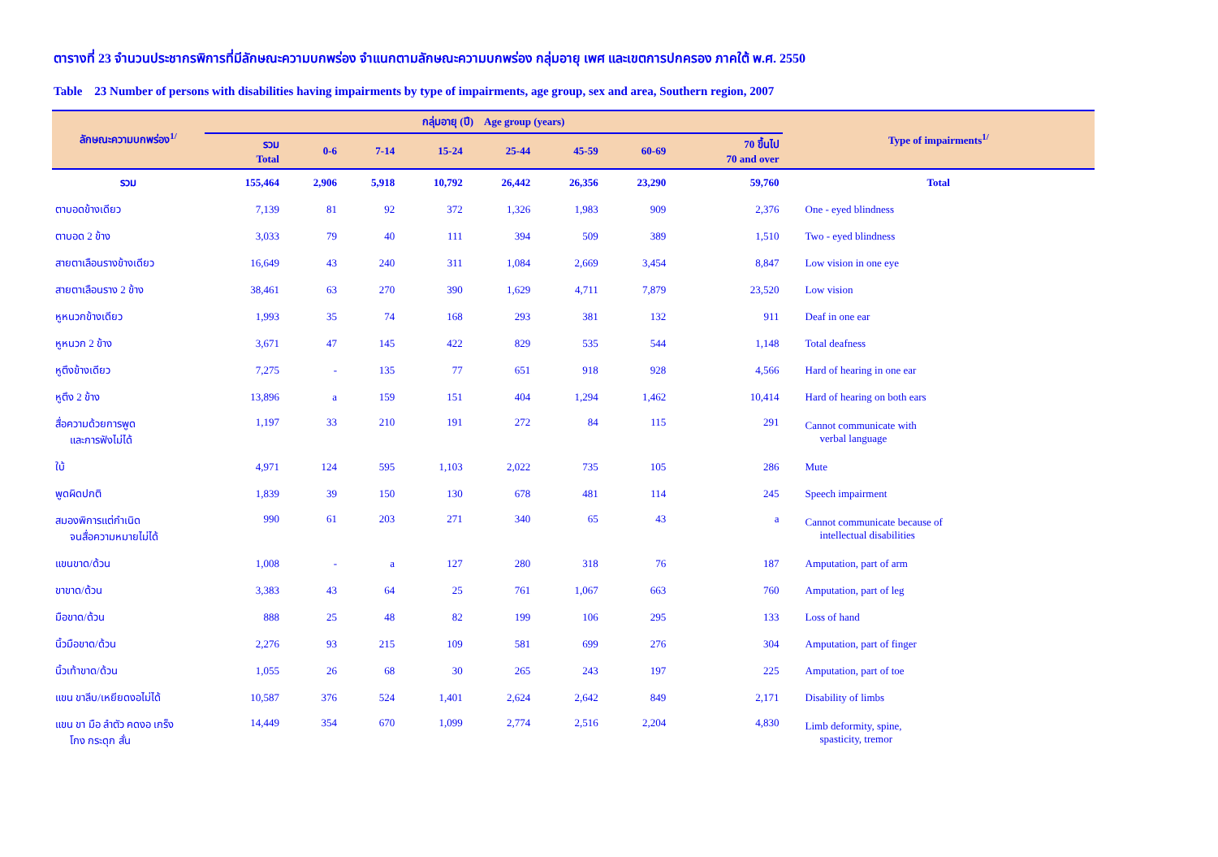ตารางที่ 23 จำนวนประชากรพิการที่มีลักษณะความบกพร่อง จำแนกตามลักษณะความบกพร่อง กลุ่มอายุ เพศ และเขตการปกครอง ภาคใต้ พ.ศ. 2550
Table 23 Number of persons with disabilities having impairments by type of impairments, age group, sex and area, Southern region, 2007
| ลักษณะความบกพร่อง<sup>1/</sup> | กลุ่มอายุ (ปี) Age group (years) | | | | | | | | Type of impairments<sup>1/</sup> |
| --- | --- | --- | --- | --- | --- | --- | --- | --- | --- |
| | รวม Total | 0-6 | 7-14 | 15-24 | 25-44 | 45-59 | 60-69 | 70 ขึ้นไป 70 and over | |
| รวม | 155,464 | 2,906 | 5,918 | 10,792 | 26,442 | 26,356 | 23,290 | 59,760 | Total |
| ตาบอดข้างเดียว | 7,139 | 81 | 92 | 372 | 1,326 | 1,983 | 909 | 2,376 | One - eyed blindness |
| ตาบอด 2 ข้าง | 3,033 | 79 | 40 | 111 | 394 | 509 | 389 | 1,510 | Two - eyed blindness |
| สายตาเลือนรางข้างเดียว | 16,649 | 43 | 240 | 311 | 1,084 | 2,669 | 3,454 | 8,847 | Low vision in one eye |
| สายตาเลือนราง 2 ข้าง | 38,461 | 63 | 270 | 390 | 1,629 | 4,711 | 7,879 | 23,520 | Low vision |
| หูหนวกข้างเดียว | 1,993 | 35 | 74 | 168 | 293 | 381 | 132 | 911 | Deaf in one ear |
| หูหนวก 2 ข้าง | 3,671 | 47 | 145 | 422 | 829 | 535 | 544 | 1,148 | Total deafness |
| หูตึงข้างเดียว | 7,275 | - | 135 | 77 | 651 | 918 | 928 | 4,566 | Hard of hearing in one ear |
| หูตึง 2 ข้าง | 13,896 | a | 159 | 151 | 404 | 1,294 | 1,462 | 10,414 | Hard of hearing on both ears |
| สื่อความด้วยการพูด และการฟังไม่ได้ | 1,197 | 33 | 210 | 191 | 272 | 84 | 115 | 291 | Cannot communicate with verbal language |
| ใบ้ | 4,971 | 124 | 595 | 1,103 | 2,022 | 735 | 105 | 286 | Mute |
| พูดผิดปกติ | 1,839 | 39 | 150 | 130 | 678 | 481 | 114 | 245 | Speech impairment |
| สมองพิการแต่กำเนิด จนสื่อความหมายไม่ได้ | 990 | 61 | 203 | 271 | 340 | 65 | 43 | a | Cannot communicate because of intellectual disabilities |
| แขนขาด/ด้วน | 1,008 | - | a | 127 | 280 | 318 | 76 | 187 | Amputation, part of arm |
| ขาขาด/ด้วน | 3,383 | 43 | 64 | 25 | 761 | 1,067 | 663 | 760 | Amputation, part of leg |
| มือขาด/ด้วน | 888 | 25 | 48 | 82 | 199 | 106 | 295 | 133 | Loss of hand |
| นิ้วมือขาด/ด้วน | 2,276 | 93 | 215 | 109 | 581 | 699 | 276 | 304 | Amputation, part of finger |
| นิ้วเท้าขาด/ด้วน | 1,055 | 26 | 68 | 30 | 265 | 243 | 197 | 225 | Amputation, part of toe |
| แขน ขาลีบ/เหยียดงอไม่ได้ | 10,587 | 376 | 524 | 1,401 | 2,624 | 2,642 | 849 | 2,171 | Disability of limbs |
| แขน ขา มือ ลำตัว คดงอ เกร็ง โกง กระดุก สั่น | 14,449 | 354 | 670 | 1,099 | 2,774 | 2,516 | 2,204 | 4,830 | Limb deformity, spine, spasticity, tremor |